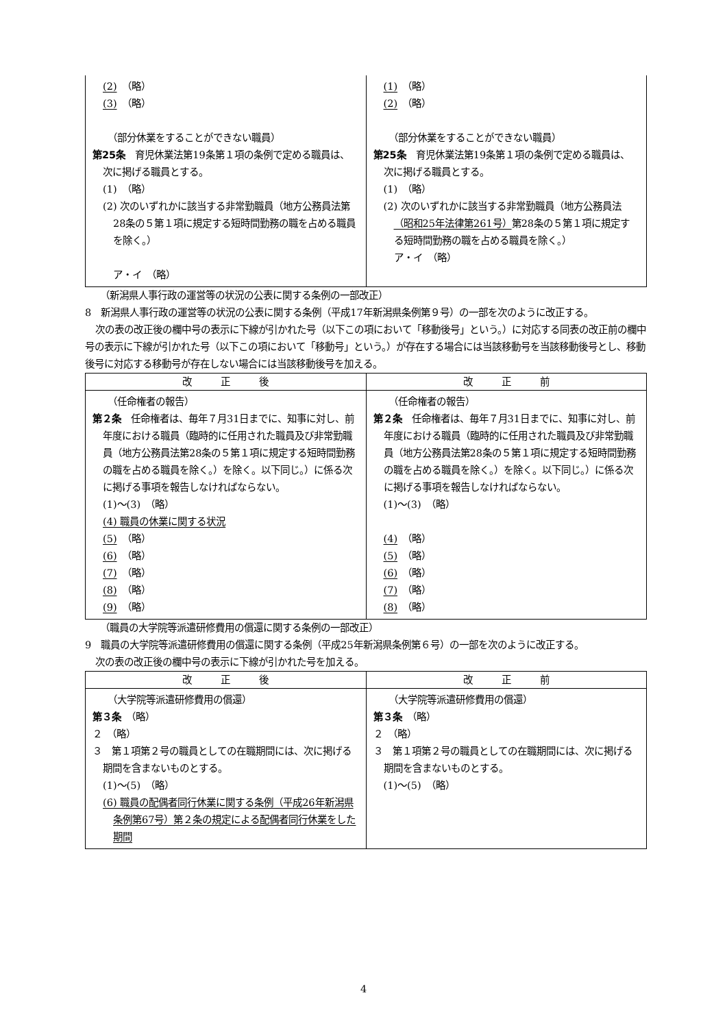| (2) （略） (3) （略） （部分休業をすることができない職員） 第25条 育児休業法第19条第１項の条例で定める職員は、次に掲げる職員とする。 (1) （略） (2) 次のいずれかに該当する非常勤職員（地方公務員法第28条の５第１項に規定する短時間勤務の職を占める職員を除く。） ア・イ （略） | (1) （略） (2) （略） （部分休業をすることができない職員） 第25条 育児休業法第19条第１項の条例で定める職員は、次に掲げる職員とする。 (1) （略） (2) 次のいずれかに該当する非常勤職員（地方公務員法 （昭和25年法律第261号） 第28条の５第１項に規定する短時間勤務の職を占める職員を除く。） ア・イ （略） |
（新潟県人事行政の運営等の状況の公表に関する条例の一部改正）
8　新潟県人事行政の運営等の状況の公表に関する条例（平成17年新潟県条例第９号）の一部を次のように改正する。
次の表の改正後の欄中号の表示に下線が引かれた号（以下この項において「移動後号」という。）に対応する同表の改正前の欄中号の表示に下線が引かれた号（以下この項において「移動号」という。）が存在する場合には当該移動号を当該移動後号とし、移動後号に対応する移動号が存在しない場合には当該移動後号を加える。
| 改 正 後 | 改 正 前 |
| --- | --- |
| （任命権者の報告） 第２条 任命権者は、毎年７月31日までに、知事に対し、前年度における職員（臨時的に任用された職員及び非常勤職員（地方公務員法第28条の５第１項に規定する短時間勤務の職を占める職員を除く。）を除く。以下同じ。）に係る次に掲げる事項を報告しなければならない。 (1)～(3) （略） (4) 職員の休業に関する状況 (5) （略） (6) （略） (7) （略） (8) （略） (9) （略） | （任命権者の報告） 第２条 任命権者は、毎年７月31日までに、知事に対し、前年度における職員（臨時的に任用された職員及び非常勤職員（地方公務員法第28条の５第１項に規定する短時間勤務の職を占める職員を除く。）を除く。以下同じ。）に係る次に掲げる事項を報告しなければならない。 (1)～(3) （略） (4) （略） (5) （略） (6) （略） (7) （略） (8) （略） |
（職員の大学院等派遣研修費用の償還に関する条例の一部改正）
9　職員の大学院等派遣研修費用の償還に関する条例（平成25年新潟県条例第６号）の一部を次のように改正する。
次の表の改正後の欄中号の表示に下線が引かれた号を加える。
| 改 正 後 | 改 正 前 |
| --- | --- |
| （大学院等派遣研修費用の償還） 第３条 （略） ２ （略） ３ 第１項第２号の職員としての在職期間には、次に掲げる期間を含まないものとする。 (1)～(5) （略） (6) 職員の配偶者同行休業に関する条例（平成26年新潟県条例第67号）第２条の規定による配偶者同行休業をした期間 | （大学院等派遣研修費用の償還） 第３条 （略） ２ （略） ３ 第１項第２号の職員としての在職期間には、次に掲げる期間を含まないものとする。 (1)～(5) （略） |
4